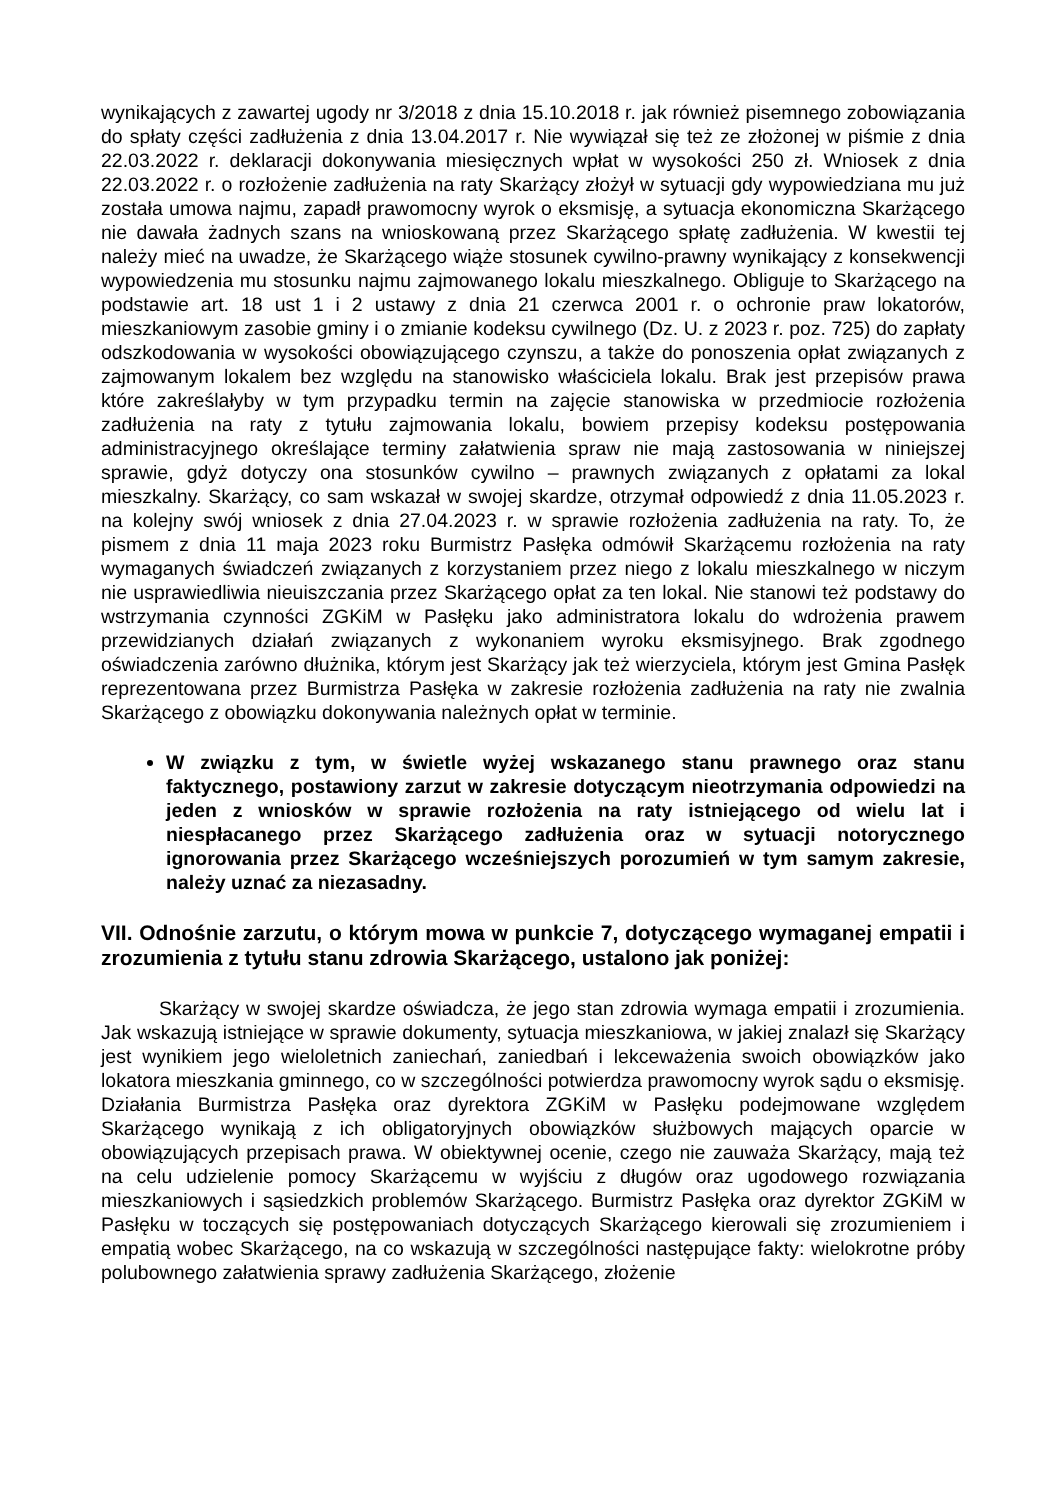wynikających z zawartej ugody nr 3/2018 z dnia 15.10.2018 r. jak również pisemnego zobowiązania do spłaty części zadłużenia z dnia 13.04.2017 r. Nie wywiązał się też ze złożonej w piśmie z dnia 22.03.2022 r. deklaracji dokonywania miesięcznych wpłat w wysokości 250 zł. Wniosek z dnia 22.03.2022 r. o rozłożenie zadłużenia na raty Skarżący złożył w sytuacji gdy wypowiedziana mu już została umowa najmu, zapadł prawomocny wyrok o eksmisję, a sytuacja ekonomiczna Skarżącego nie dawała żadnych szans na wnioskowaną przez Skarżącego spłatę zadłużenia. W kwestii tej należy mieć na uwadze, że Skarżącego wiąże stosunek cywilno-prawny wynikający z konsekwencji wypowiedzenia mu stosunku najmu zajmowanego lokalu mieszkalnego. Obliguje to Skarżącego na podstawie art. 18 ust 1 i 2 ustawy z dnia 21 czerwca 2001 r. o ochronie praw lokatorów, mieszkaniowym zasobie gminy i o zmianie kodeksu cywilnego (Dz. U. z 2023 r. poz. 725) do zapłaty odszkodowania w wysokości obowiązującego czynszu, a także do ponoszenia opłat związanych z zajmowanym lokalem bez względu na stanowisko właściciela lokalu. Brak jest przepisów prawa które zakreślałyby w tym przypadku termin na zajęcie stanowiska w przedmiocie rozłożenia zadłużenia na raty z tytułu zajmowania lokalu, bowiem przepisy kodeksu postępowania administracyjnego określające terminy załatwienia spraw nie mają zastosowania w niniejszej sprawie, gdyż dotyczy ona stosunków cywilno – prawnych związanych z opłatami za lokal mieszkalny. Skarżący, co sam wskazał w swojej skardze, otrzymał odpowiedź z dnia 11.05.2023 r. na kolejny swój wniosek z dnia 27.04.2023 r. w sprawie rozłożenia zadłużenia na raty. To, że pismem z dnia 11 maja 2023 roku Burmistrz Pasłęka odmówił Skarżącemu rozłożenia na raty wymaganych świadczeń związanych z korzystaniem przez niego z lokalu mieszkalnego w niczym nie usprawiedliwia nieuiszczania przez Skarżącego opłat za ten lokal. Nie stanowi też podstawy do wstrzymania czynności ZGKiM w Pasłęku jako administratora lokalu do wdrożenia prawem przewidzianych działań związanych z wykonaniem wyroku eksmisyjnego. Brak zgodnego oświadczenia zarówno dłużnika, którym jest Skarżący jak też wierzyciela, którym jest Gmina Pasłęk reprezentowana przez Burmistrza Pasłęka w zakresie rozłożenia zadłużenia na raty nie zwalnia Skarżącego z obowiązku dokonywania należnych opłat w terminie.
W związku z tym, w świetle wyżej wskazanego stanu prawnego oraz stanu faktycznego, postawiony zarzut w zakresie dotyczącym nieotrzymania odpowiedzi na jeden z wniosków w sprawie rozłożenia na raty istniejącego od wielu lat i niespłacanego przez Skarżącego zadłużenia oraz w sytuacji notorycznego ignorowania przez Skarżącego wcześniejszych porozumień w tym samym zakresie, należy uznać za niezasadny.
VII. Odnośnie zarzutu, o którym mowa w punkcie 7, dotyczącego wymaganej empatii i zrozumienia z tytułu stanu zdrowia Skarżącego, ustalono jak poniżej:
Skarżący w swojej skardze oświadcza, że jego stan zdrowia wymaga empatii i zrozumienia. Jak wskazują istniejące w sprawie dokumenty, sytuacja mieszkaniowa, w jakiej znalazł się Skarżący jest wynikiem jego wieloletnich zaniechań, zaniedbań i lekceważenia swoich obowiązków jako lokatora mieszkania gminnego, co w szczególności potwierdza prawomocny wyrok sądu o eksmisję. Działania Burmistrza Pasłęka oraz dyrektora ZGKiM w Pasłęku podejmowane względem Skarżącego wynikają z ich obligatoryjnych obowiązków służbowych mających oparcie w obowiązujących przepisach prawa. W obiektywnej ocenie, czego nie zauważa Skarżący, mają też na celu udzielenie pomocy Skarżącemu w wyjściu z długów oraz ugodowego rozwiązania mieszkaniowych i sąsiedzkich problemów Skarżącego. Burmistrz Pasłęka oraz dyrektor ZGKiM w Pasłęku w toczących się postępowaniach dotyczących Skarżącego kierowali się zrozumieniem i empatią wobec Skarżącego, na co wskazują w szczególności następujące fakty: wielokrotne próby polubownego załatwienia sprawy zadłużenia Skarżącego, złożenie